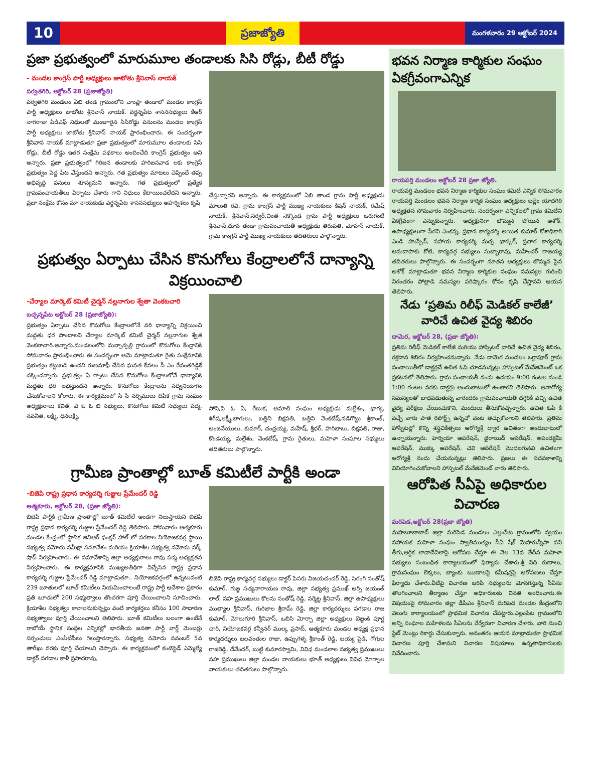10 ప్రజాజ్యోతి మంగళవారం 29 అక్టోబర్ 2024
ప్రజా ప్రభుత్వంలో మారుమూల తండాలకు సిసి రోడ్లు, బీటీ రోడ్డు
- మండల కాంగ్రెస్ పార్టీ అధ్యక్షులు జాటోతు శ్రీనివాస్ నాయక్
పర్వతగిరి, అక్టోబర్ 28 (ప్రజాజ్యోతి)
పర్వతగిరి మండలం ఏబి తండ గ్రామంలోని చాంప్లా తండాలో మండల కాంగ్రెస్ పార్టీ అధ్యక్షులు జాటోతు శ్రీనివాస్ నాయక్. వర్ధన్నపేట శాసనసభ్యులు కేఆర్ నాగరాజు పిడిఎఫ్ నిధులతో మంజూరైన సిసిరోడ్డు పనులను మండల కాంగ్రెస్ పార్టీ అధ్యక్షులు జాటోతు శ్రీనివాస్ నాయక్ ప్రారంభించారు. ఈ సందర్భంగా శ్రీనివాస నాయక్ మాట్లాడుతూ ప్రజా ప్రభుత్వంలో మారుమూల తండాలకు సిసి రోడ్లు, బీటీ రోడ్డు ఇతర సంక్షేమ పథకాలు అందించేది కాంగ్రెస్ ప్రభుత్వం అని అన్నారు. ప్రజా ప్రభుత్వంలో గిరిజన తండాలకు హరిజనవాడ లకు కాంగ్రెస్ ప్రభుత్వం పెద్ద పీట వేస్తుందని అన్నారు. గత ప్రభుత్వం మాటలు చెప్పిందే తప్ప అభివృద్ధి పనులు శూన్యమని అన్నారు. గత ప్రభుత్వంలో ప్రత్యేక గ్రామపంచాయతీలు ఏర్పాటు చేశారు గాని నిధులు కేటాయించలేదని అన్నారు. ప్రజా సంక్షేమ కోసం మా నాయకుడు వర్ధన్నపేట శాసనసభ్యులు అహర్నిశలు కృషి
చేస్తున్నారని అన్నారు. ఈ కార్యక్రమంలో ఏబి తాండ గ్రామ పార్టీ అధ్యక్షుడు మాలుతి రవి, గ్రామ కాంగ్రెస్ పార్టీ ముఖ్య నాయకులు కిషన్ నాయక్, రమేష్ నాయక్, శ్రీనివాస్,సర్వర్,చింత నెక్కొండ గ్రామ పార్టీ అధ్యక్షులు ఒరుగంటి శ్రీనివాస్,ధూప తండా గ్రామపంచాయతీ అధ్యక్షుడు తిరుపతి, మోహన్ నాయక్, గ్రామ కాంగ్రెస్ పార్టీ ముఖ్య నాయకులు తదితరులు పాల్గొన్నారు.
ప్రభుత్వం ఏర్పాటు చేసిన కొనుగోలు కేంద్రాలలోనే దాన్యాన్ని విక్రయించాలి
-చేర్యాల మార్కెట్ కమిటీ చైర్మన్ నల్లనాగుల శ్వేతా వెంకటచారి
బచ్చన్నపేట అక్టోబర్ 28 (ప్రజాజ్యోతి):
ప్రభుత్వం ఏర్పాటు చేసిన కొనుగోలు కేంద్రాలలోనే వరి ధాన్యాన్ని విక్రయించి మద్దతు ధర పొందాలని చేర్యాల మార్కెట్ కమిటీ చైర్మన్ నల్లనాగుల శ్వేత వెంకటాచారి.అన్నారు.మండలంలోని మన్సాన్పల్లి గ్రామంలో కొనుగోలు కేంద్రానికి సోమవారం ప్రారంభించారు ఈ సందర్భంగా ఆమె మాట్లాడుతూ రైతు సంక్షేమానికి ప్రభుత్వం కట్టుబడి ఉందని రుణమాఫీ చేసిన ఘనత కేవలం సీ ఎం రేవంతరెడ్డికే దక్కిందన్నారు. ప్రభుత్వం ఏ ర్పాటు చేసిన కొనుగోలు కేంద్రాలలోనే ధాన్యానికి మద్దతు ధర లభిస్తుందని అన్నారు. కొనుగోలు కేంద్రాలను సద్వినియోగం చేసుకోవాలని కోరారు. ఈ కార్యక్రమంలో సి సి నర్సిములు దిపిక గ్రామ సంఘం అధ్యక్షురాలు కవిత, వి ఓ ఓ బి సభ్యులు, కొనుగోలు కమిటీ సభ్యులు పద్మ, నవనీత, లక్ష్మి, ధనలక్ష్మి,
సోని,వి ఓ ఏ, రేణుక, అమాలి సంఘం అధ్యక్షుడు మల్లేశం, భాగ్య, శిరీష,లక్ష్మీ,బాగులు, బత్తిని బిక్షపతి, బత్తిని వెంకటేష్,నడిగొట్టు శ్రీకాంత్, ఆంజనేయులు, కుమార్, చంద్రయ్య, మహేష్, శ్రీధర్, హరిబాబు, బిక్షపతి, రాజు, కొండయ్య, మల్లేశం, వెంకటేష్, గ్రామ రైతులు, మహిళా సంఘాల సభ్యులు తదితరులు పాల్గొన్నారు.
గ్రామీణ ప్రాంతాల్లో బూత్ కమిటీలే పార్టీకి అండా
-బిజెపి రాష్ట్ర ప్రధాన కార్యదర్శి గుజ్జుల ప్రేమేందర్ రెడ్డి
ఆత్మకూరు, అక్టోబర్ 28, (ప్రజా జ్యోతి):
బిజెపి పార్టీకి గ్రామీణ ప్రాంతాల్లో బూత్ కమిటీలే అండగా నిలుస్తాయని బిజెపి రాష్ట్ర ప్రధాన కార్యదర్శి గుజ్జుల ప్రేమేందర్ రెడ్డి తెలిపారు. సోమవారం ఆత్మకూరు మండల కేంద్రంలో స్థానిక జివిఆర్ ఫంక్షన్ హాల్ లో పరకాల నియోజకవర్గ స్థాయి సభ్యత్వ నమోదు సమీక్షా సమావేశం మరియు క్రియాశీల సభ్యత్వ నమోదు వర్క్ షాప్ నిర్వహించారు. ఈ సమావేశాన్ని జిల్లా అధ్యక్షురాలు రావు పద్మ అధ్యక్షతన నిర్వహించారు. ఈ కార్యక్రమానికి ముఖ్యఅతిథిగా విచ్చేసిన రాష్ట్ర ప్రధాన కార్యదర్శి గుజ్జుల ప్రేమేందర్ రెడ్డి మాట్లాడుతూ.. నియోజకవర్గంలో ఉన్నటువంటి 239 బూతులలో బూత్ కమిటీలు నియమించాలంటే రాష్ట్ర పార్టీ ఆదేశాల ప్రకారం ప్రతి బూతులో 200 సభ్యత్వాలు తొందరగా పూర్తి చేయించాలని సూచించారు. క్రియాశీల సభ్యత్వం కావాలనుకున్నట్లు వంటి కార్యకర్తలు కనీసం 100 సాధారణ సభ్యత్వాలు పూర్తి చేయించాలని తెలిపారు. బూత్ కమిటీలు బలంగా ఉంటేనే రాబోయే స్థానిక సంస్థల ఎన్నికల్లో భారతీయ జనతా పార్టీ వార్డ్ మెంబర్లు సర్పంచులు ఎంపీటీసీలు గెలుస్తారన్నారు. సభ్యత్వ నమోదు నవంబర్ 5వ తారీఖు వరకు పూర్తి చేయాలని చెప్పారు. ఈ కార్యక్రమంలో కంటెస్టెడ్ ఎమ్మెల్యే డాక్టర్ పగడాల కాళీ ప్రసాదరావు,
బిజెపి రాష్ట్ర కార్యవర్గ సభ్యులు డాక్టర్ పెసరు విజయచందర్ రెడ్డి, సిరంగి సంతోష్ కుమార్, గుజ్జ సత్యనారాయణ రావు, జిల్లా సభ్యత్వ ప్రముఖ్ ఆర్పి జయంత్ లాల్, సహ ప్రముఖులు కొలను సంతోష్ రెడ్డి, నర్మెట్ట శ్రీనివాస్, జిల్లా ఉపాధ్యక్షులు ముత్యాల శ్రీనివాస్, గురిజాల శ్రీరామ్ రెడ్డి, జిల్లా కార్యదర్శులు పగడాల రాజ కుమార్, మోలుగూరి శ్రీనివాస్, ఒబిసి మోర్చా జిల్లా అధ్యక్షులు బెజ్జంకి పూర్ణ చారి, నియోజకవర్గ కన్వీనర్ ముల్క ప్రసాద్, ఆత్మకూరు మండల అధ్యక్ష ప్రధాన కార్యదర్శులు బలవంతుల రాజు, ఉప్పుగళ్ళ శ్రీకాంత్ రెడ్డి, బయ్య పైడి, గోగుల రాజిరెడ్డి, దేవేందర్, బుట్టి కుమారస్వామి, వివిధ మండలాల సభ్యత్వ ప్రముఖులు సహ ప్రముఖులు జిల్లా మండల నాయకులు భూత్ అధ్యక్షులు వివిధ మోర్చాల నాయకులు తదితరులు పాల్గొన్నారు.
భవన నిర్మాణ కార్మికుల సంఘం ఏకగ్రీవంగాఎన్నిక
రాయపర్తి మండలం అక్టోబర్ 28 ప్రజా జ్యోతి.
రాయపర్తి మండలం భవన నిర్మాణ కార్మికుల సంఘం కమిటీ ఎన్నిక సోమవారం రాయపర్తి మండలం భవన నిర్మాణ కార్మిక సంఘం అధ్యక్షులు బల్లెం యాదగిరి అధ్యక్షతన సోమవారం నిర్వహించారు. సందర్భంగా ఎన్నికలలో గ్రామ కమిటీని ఏకగ్రీవంగా ఎన్నుకున్నారు. అధ్యక్షునిగా బొమ్మన బోయిన అశోక్. ఉపాధ్యక్షులుగా పీరని ఎంకన్న, ప్రధాన కార్యదర్శి అయిత కుమార్ కోశాధికారి ఎండి హుస్సేన్, సహాయ కార్యదర్శి మచ్చ భాస్కర్, ప్రచార కార్యదర్శి ఆమదాపాకు కోటి, కార్యవర్గ సభ్యులు సుబ్బారావు, మహేందర్ రాజయ్య తదితరులు పాల్గొన్నారు. ఈ సందర్భంగా నూతన అధ్యక్షులు బొమ్మన పైన అశోక్ మాట్లాడుతూ భవన నిర్మాణ కార్మికుల సంఘం సమస్యల గురించి నిరంతరం పోట్లాడి సమస్యల పరిష్కారం కోసం కృషి చేస్తానని ఆయన తెలిపారు.
నేడు ‘ప్రతిమ రిలీఫ్ మెడికల్ కాలేజీ’ వారిచే ఉచిత వైద్య శిబిరం
దామెర, అక్టోబర్ 28, (ప్రజా జ్యోతి):
ప్రతిమ రిలీఫ్ మెడికల్ కాలేజీ మరియు హాస్పిటల్ వారిచే ఉచిత వైద్య శిబిరం, రక్తదాన శిబిరం నిర్వహించనున్నారు. నేడు దామెర మండలం ఒగ్లాపూర్ గ్రామ పంచాయితీలో డాక్టర్లచే ఉచిత ఓపి చూడనున్నట్లు హాస్పిటల్ మేనేజిమెంట్ ఒక ప్రకటనలో తెలిపారు. గ్రామ పంచాయతీ నందు ఉదయం 9:00 గంటల నుండి 1:00 గంటల వరకు డాక్టర్లు అందుబాటులో ఉంటారని తెలిపారు. అనారోగ్య సమస్యలతో బాధపడుతున్న వారందరు గ్రామపంచాయతీ దగ్గరికి వచ్చి ఉచిత వైద్య పరీక్షలు చేయించుకొని, మందులు తీసుకోవచ్చన్నారు. ఉచిత ఓపి కి వచ్చే వారు పాత రిపోర్ట్స్ ఉన్నచో వెంట తెచ్చుకోవాలని తెలిపారు. ప్రతిమ హాస్పిటల్లో కొన్ని శస్త్రచికిత్సలు ఆరోగ్యశ్రీ ద్వార ఉచితంగా అందుబాటులో ఉన్నాయన్నారు. హెర్నియా ఆపరేషన్, థైరాయిడ్ ఆపరేషన్, అపెండెక్టమీ ఆపరేషన్, ముక్కు ఆపరేషన్, చెవి ఆపరేషన్ మొదలగునవి ఉచితంగా ఆరోగ్యశ్రీ నందు చేయనున్నట్లు తెలిపారు. ప్రజలు ఈ సదవకాశాన్ని వినియోగించుకోవాలని హాస్పటల్ మేనేజిమెంట్ వారు తెలిపారు.
ఆరోపిత సీఏపై అధికారుల విచారణ
మరిపెడ,అక్టోబర్ 28(ప్రజా జ్యోతి)
మహబూబాబాద్ జిల్లా మరిపెడ మండలం ఎల్లంపేట గ్రామంలోని స్వయం సహాయక మహిళా సంఘం స్వాతిముత్యం సీఏ షేక్ మెహరున్నీసా పని తీరు,ఆర్థిక లావాదేవిలాపై ఆరోపణ చేస్తూ ఈ నెల 13వ తేదీన మహిళా సభ్యులు సంబంధిత కార్యాలయంలో ఫిర్యాదు చేశారు.శ్రీ నిధి రుణాలు, గ్రామసంఘం లెక్కలు, బ్యాంకు ఋణాలపై కమీషన్లపై ఆరోపణలు చేస్తూ ఫిర్యాదు చేశారు.వీటిపై విచారణ జరిపి సభ్యులను మోసగిస్తున్న సీఏను తొలగించాలని తీర్మాణం చేస్తూ అధికారులకు వినతి అందించారు.ఈ విషయంపై సోమవారం జిల్లా డీపీఎం శ్రీనివాస్ మరిపెడ మండల కేంద్రంలోని వెలుగు కార్యాలయంలో ప్రాథమిక విచారణ చేపట్టారు.ఎల్లంపేట గ్రామంలోని అన్ని సంఘాల మహిళలను సీఏలను వేర్వేరుగా విచారణ చేశారు. వారి నుంచి స్టేట్ మెంట్లు రికార్డు చేసుకున్నారు. అనంతరం ఆయన మాట్లాడుతూ ప్రాథమిక విచారణ పూర్తి చేశామని విచారణ విషయాలు ఉన్నతాధికారులకు నివేదించారు.